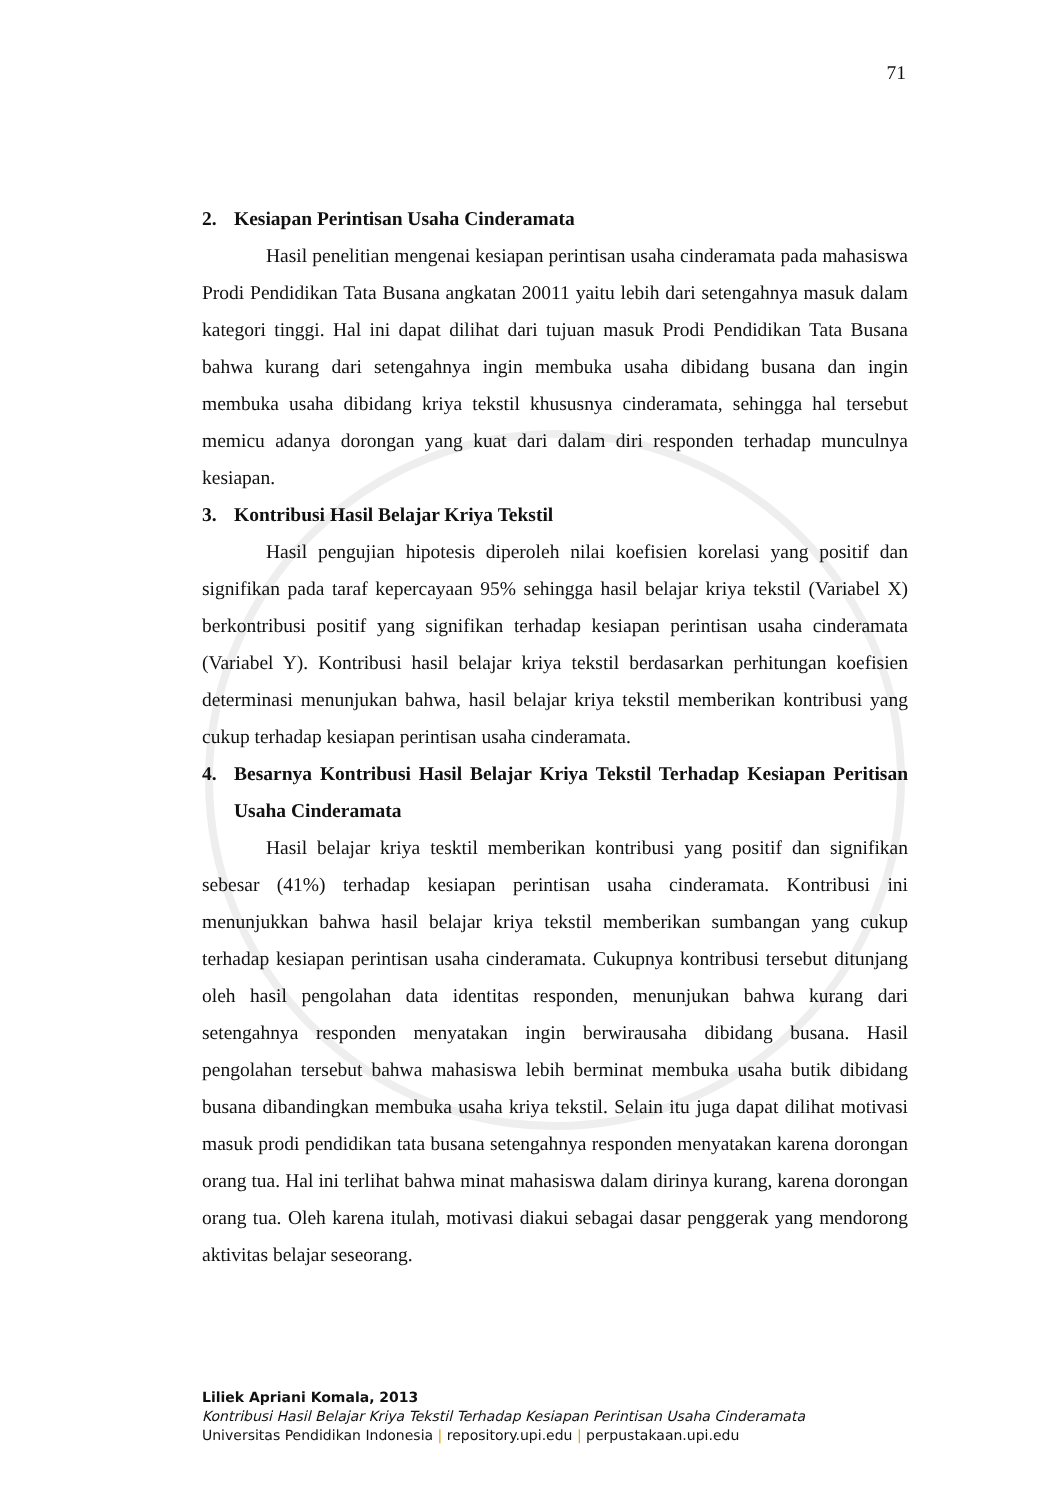71
2. Kesiapan Perintisan Usaha Cinderamata
Hasil penelitian mengenai kesiapan perintisan usaha cinderamata pada mahasiswa Prodi Pendidikan Tata Busana angkatan 20011 yaitu lebih dari setengahnya masuk dalam kategori tinggi. Hal ini dapat dilihat dari tujuan masuk Prodi Pendidikan Tata Busana bahwa kurang dari setengahnya ingin membuka usaha dibidang busana dan ingin membuka usaha dibidang kriya tekstil khususnya cinderamata, sehingga hal tersebut memicu adanya dorongan yang kuat dari dalam diri responden terhadap munculnya kesiapan.
3. Kontribusi Hasil Belajar Kriya Tekstil
Hasil pengujian hipotesis diperoleh nilai koefisien korelasi yang positif dan signifikan pada taraf kepercayaan 95% sehingga hasil belajar kriya tekstil (Variabel X) berkontribusi positif yang signifikan terhadap kesiapan perintisan usaha cinderamata (Variabel Y). Kontribusi hasil belajar kriya tekstil berdasarkan perhitungan koefisien determinasi menunjukan bahwa, hasil belajar kriya tekstil memberikan kontribusi yang cukup terhadap kesiapan perintisan usaha cinderamata.
4. Besarnya Kontribusi Hasil Belajar Kriya Tekstil Terhadap Kesiapan Peritisan Usaha Cinderamata
Hasil belajar kriya tesktil memberikan kontribusi yang positif dan signifikan sebesar (41%) terhadap kesiapan perintisan usaha cinderamata. Kontribusi ini menunjukkan bahwa hasil belajar kriya tekstil memberikan sumbangan yang cukup terhadap kesiapan perintisan usaha cinderamata. Cukupnya kontribusi tersebut ditunjang oleh hasil pengolahan data identitas responden, menunjukan bahwa kurang dari setengahnya responden menyatakan ingin berwirausaha dibidang busana. Hasil pengolahan tersebut bahwa mahasiswa lebih berminat membuka usaha butik dibidang busana dibandingkan membuka usaha kriya tekstil. Selain itu juga dapat dilihat motivasi masuk prodi pendidikan tata busana setengahnya responden menyatakan karena dorongan orang tua. Hal ini terlihat bahwa minat mahasiswa dalam dirinya kurang, karena dorongan orang tua. Oleh karena itulah, motivasi diakui sebagai dasar penggerak yang mendorong aktivitas belajar seseorang.
Liliek Apriani Komala, 2013
Kontribusi Hasil Belajar Kriya Tekstil Terhadap Kesiapan Perintisan Usaha Cinderamata
Universitas Pendidikan Indonesia | repository.upi.edu | perpustakaan.upi.edu